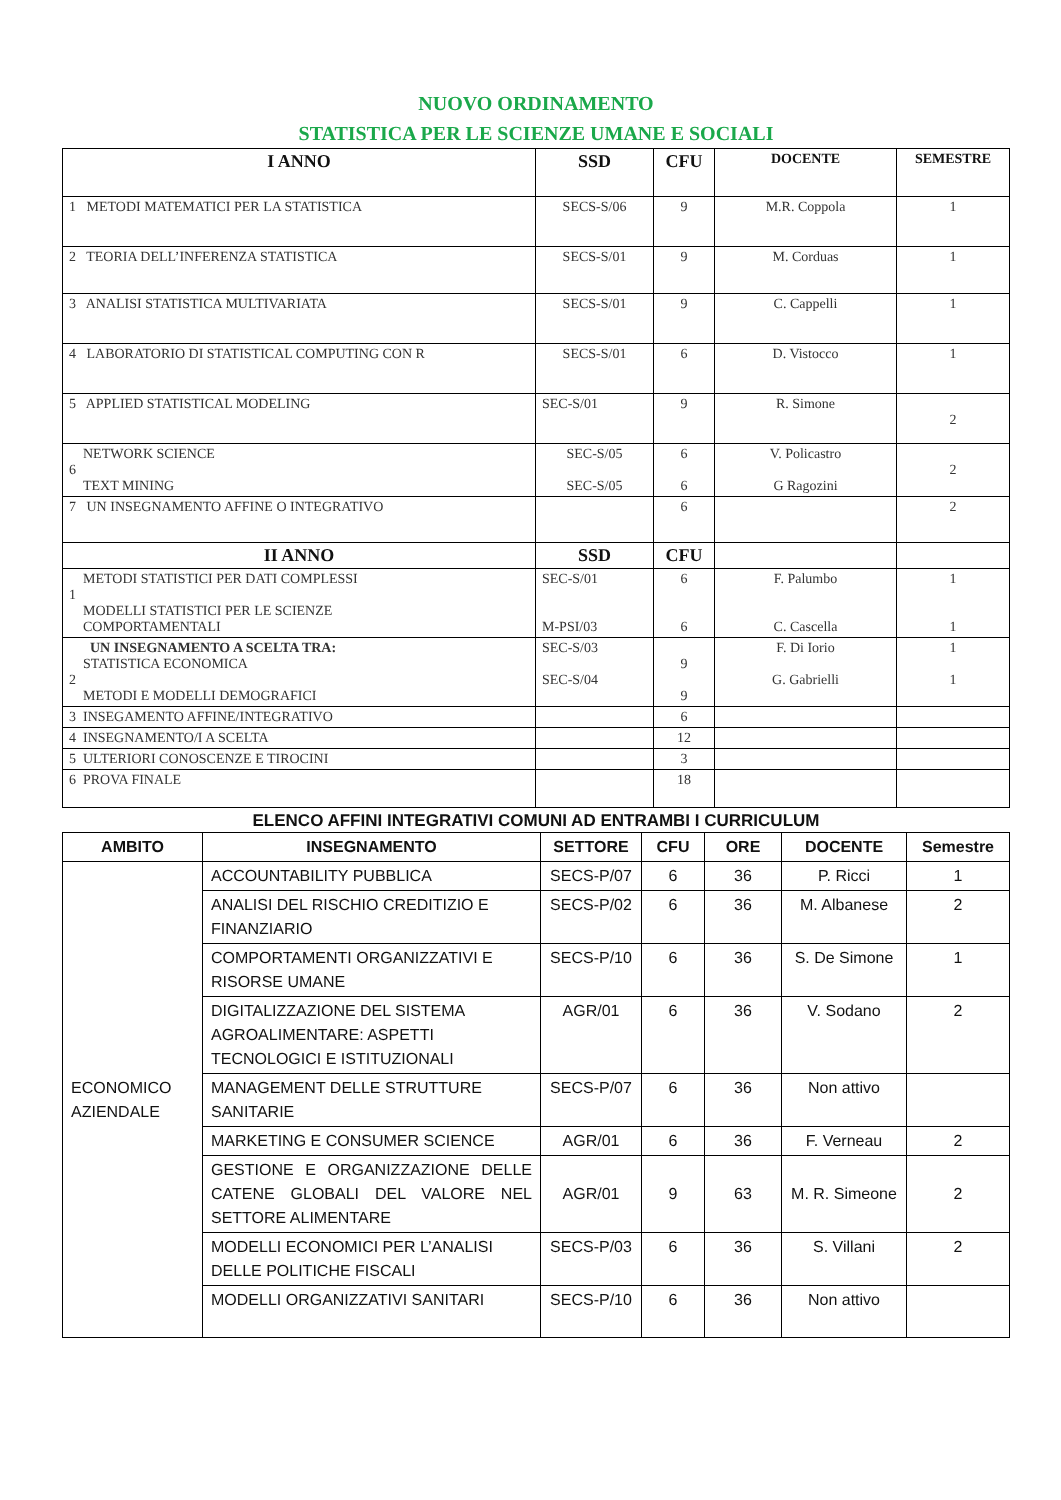NUOVO ORDINAMENTO
STATISTICA PER LE SCIENZE UMANE E SOCIALI
| I ANNO | SSD | CFU | DOCENTE | SEMESTRE |
| --- | --- | --- | --- | --- |
| 1 METODI MATEMATICI PER LA STATISTICA | SECS-S/06 | 9 | M.R. Coppola | 1 |
| 2 TEORIA DELL’INFERENZA STATISTICA | SECS-S/01 | 9 | M. Corduas | 1 |
| 3 ANALISI STATISTICA MULTIVARIATA | SECS-S/01 | 9 | C. Cappelli | 1 |
| 4 LABORATORIO DI STATISTICAL COMPUTING CON R | SECS-S/01 | 6 | D. Vistocco | 1 |
| 5 APPLIED STATISTICAL MODELING | SEC-S/01 | 9 | R. Simone | 2 |
| NETWORK SCIENCE 6 TEXT MINING | SEC-S/05 SEC-S/05 | 6 6 | V. Policastro G Ragozini | 2 |
| 7 UN INSEGNAMENTO AFFINE O INTEGRATIVO | | 6 | | 2 |
| II ANNO | SSD | CFU | | |
| METODI STATISTICI PER DATI COMPLESSI 1 MODELLI STATISTICI PER LE SCIENZE COMPORTAMENTALI | SEC-S/01 M-PSI/03 | 6 6 | F. Palumbo C. Cascella | 1 1 |
| UN INSEGNAMENTO A SCELTA TRA: STATISTICA ECONOMICA 2 METODI E MODELLI DEMOGRAFICI | SEC-S/03 SEC-S/04 | 9 9 | F. Di Iorio G. Gabrielli | 1 1 |
| 3 INSEGAMENTO AFFINE/INTEGRATIVO | | 6 | | |
| 4 INSEGNAMENTO/I A SCELTA | | 12 | | |
| 5 ULTERIORI CONOSCENZE E TIROCINI | | 3 | | |
| 6 PROVA FINALE | | 18 | | |
ELENCO AFFINI INTEGRATIVI COMUNI AD ENTRAMBI I CURRICULUM
| AMBITO | INSEGNAMENTO | SETTORE | CFU | ORE | DOCENTE | Semestre |
| --- | --- | --- | --- | --- | --- | --- |
| ECONOMICO AZIENDALE | ACCOUNTABILITY PUBBLICA | SECS-P/07 | 6 | 36 | P. Ricci | 1 |
| | ANALISI DEL RISCHIO CREDITIZIO E FINANZIARIO | SECS-P/02 | 6 | 36 | M. Albanese | 2 |
| | COMPORTAMENTI ORGANIZZATIVI E RISORSE UMANE | SECS-P/10 | 6 | 36 | S. De Simone | 1 |
| | DIGITALIZZAZIONE DEL SISTEMA AGROALIMENTARE: ASPETTI TECNOLOGICI E ISTITUZIONALI | AGR/01 | 6 | 36 | V. Sodano | 2 |
| | MANAGEMENT DELLE STRUTTURE SANITARIE | SECS-P/07 | 6 | 36 | Non attivo | |
| | MARKETING E CONSUMER SCIENCE | AGR/01 | 6 | 36 | F. Verneau | 2 |
| | GESTIONE E ORGANIZZAZIONE DELLE CATENE GLOBALI DEL VALORE NEL SETTORE ALIMENTARE | AGR/01 | 9 | 63 | M. R. Simeone | 2 |
| | MODELLI ECONOMICI PER L’ANALISI DELLE POLITICHE FISCALI | SECS-P/03 | 6 | 36 | S. Villani | 2 |
| | MODELLI ORGANIZZATIVI SANITARI | SECS-P/10 | 6 | 36 | Non attivo | |